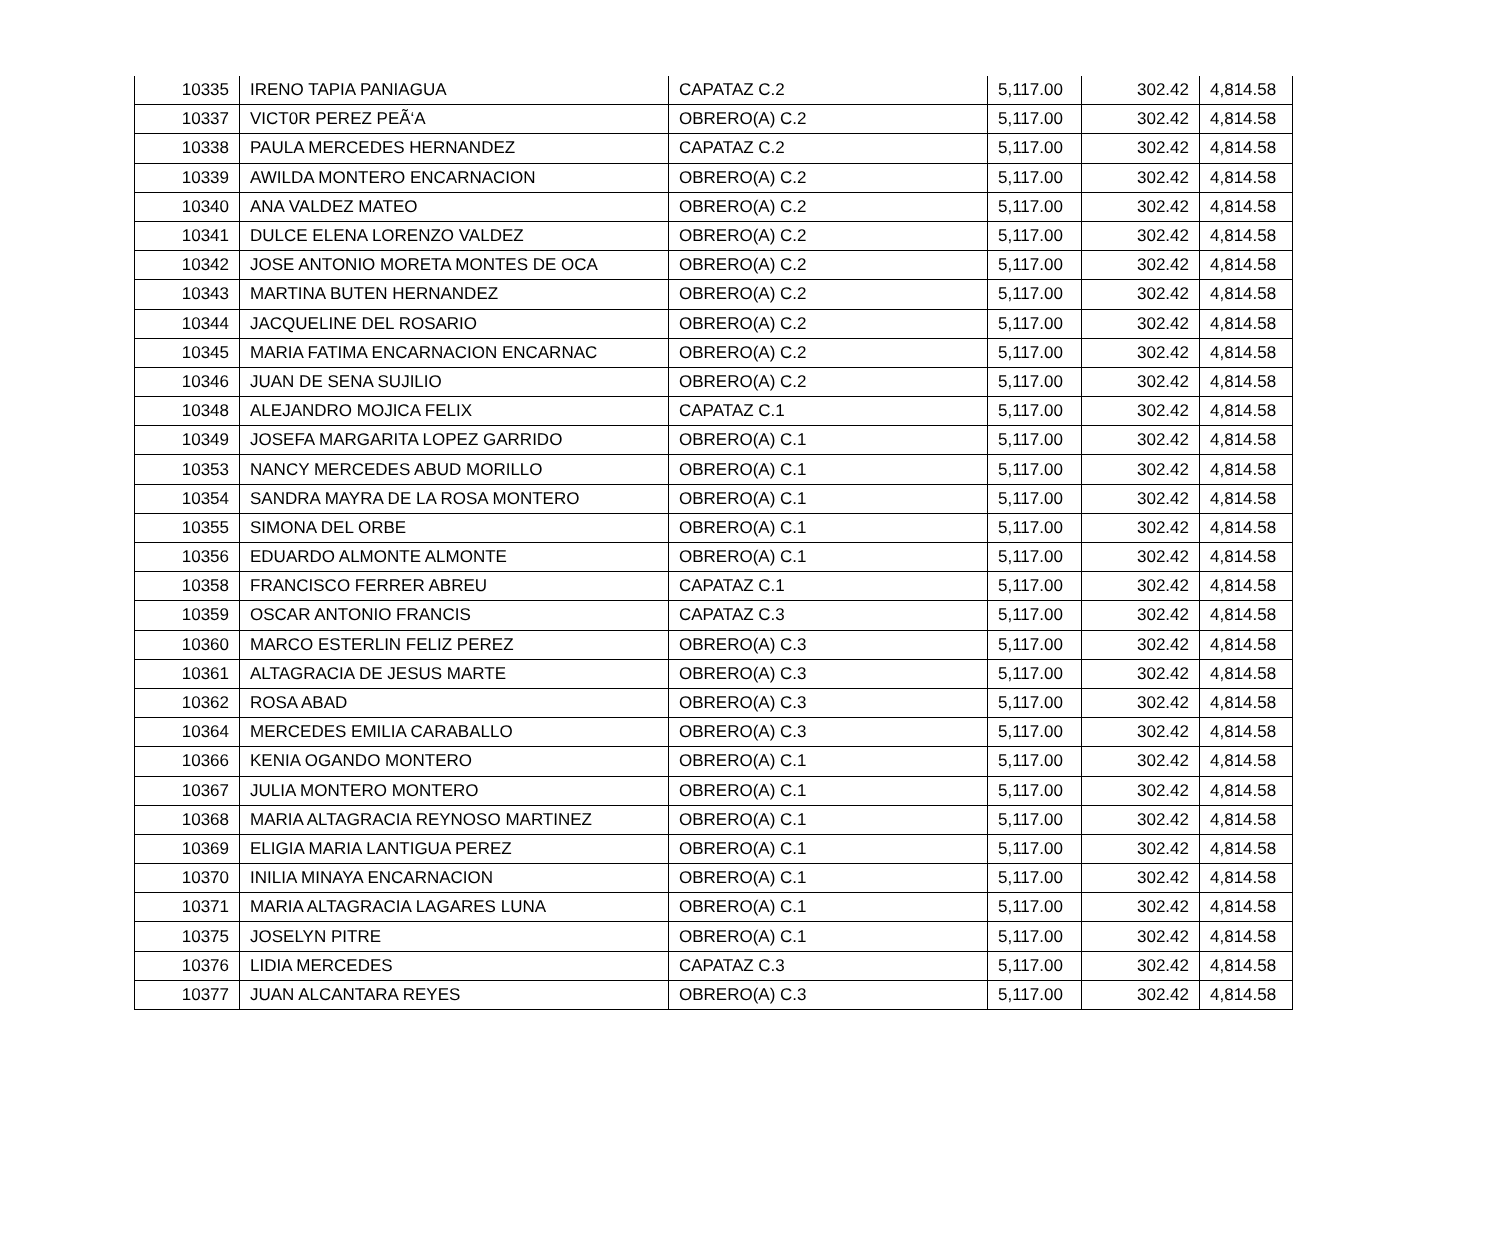| 10335 | IRENO TAPIA PANIAGUA | CAPATAZ C.2 | 5,117.00 | 302.42 | 4,814.58 |
| 10337 | VICT0R PEREZ PEÃ‘A | OBRERO(A) C.2 | 5,117.00 | 302.42 | 4,814.58 |
| 10338 | PAULA MERCEDES HERNANDEZ | CAPATAZ C.2 | 5,117.00 | 302.42 | 4,814.58 |
| 10339 | AWILDA MONTERO ENCARNACION | OBRERO(A) C.2 | 5,117.00 | 302.42 | 4,814.58 |
| 10340 | ANA VALDEZ MATEO | OBRERO(A) C.2 | 5,117.00 | 302.42 | 4,814.58 |
| 10341 | DULCE ELENA LORENZO VALDEZ | OBRERO(A) C.2 | 5,117.00 | 302.42 | 4,814.58 |
| 10342 | JOSE ANTONIO MORETA MONTES DE OCA | OBRERO(A) C.2 | 5,117.00 | 302.42 | 4,814.58 |
| 10343 | MARTINA BUTEN HERNANDEZ | OBRERO(A) C.2 | 5,117.00 | 302.42 | 4,814.58 |
| 10344 | JACQUELINE DEL ROSARIO | OBRERO(A) C.2 | 5,117.00 | 302.42 | 4,814.58 |
| 10345 | MARIA FATIMA ENCARNACION ENCARNAC | OBRERO(A) C.2 | 5,117.00 | 302.42 | 4,814.58 |
| 10346 | JUAN DE SENA SUJILIO | OBRERO(A) C.2 | 5,117.00 | 302.42 | 4,814.58 |
| 10348 | ALEJANDRO MOJICA FELIX | CAPATAZ C.1 | 5,117.00 | 302.42 | 4,814.58 |
| 10349 | JOSEFA MARGARITA LOPEZ GARRIDO | OBRERO(A) C.1 | 5,117.00 | 302.42 | 4,814.58 |
| 10353 | NANCY MERCEDES ABUD MORILLO | OBRERO(A) C.1 | 5,117.00 | 302.42 | 4,814.58 |
| 10354 | SANDRA MAYRA DE LA ROSA MONTERO | OBRERO(A) C.1 | 5,117.00 | 302.42 | 4,814.58 |
| 10355 | SIMONA DEL ORBE | OBRERO(A) C.1 | 5,117.00 | 302.42 | 4,814.58 |
| 10356 | EDUARDO ALMONTE ALMONTE | OBRERO(A) C.1 | 5,117.00 | 302.42 | 4,814.58 |
| 10358 | FRANCISCO FERRER ABREU | CAPATAZ C.1 | 5,117.00 | 302.42 | 4,814.58 |
| 10359 | OSCAR ANTONIO FRANCIS | CAPATAZ C.3 | 5,117.00 | 302.42 | 4,814.58 |
| 10360 | MARCO ESTERLIN FELIZ PEREZ | OBRERO(A) C.3 | 5,117.00 | 302.42 | 4,814.58 |
| 10361 | ALTAGRACIA DE JESUS MARTE | OBRERO(A) C.3 | 5,117.00 | 302.42 | 4,814.58 |
| 10362 | ROSA ABAD | OBRERO(A) C.3 | 5,117.00 | 302.42 | 4,814.58 |
| 10364 | MERCEDES EMILIA CARABALLO | OBRERO(A) C.3 | 5,117.00 | 302.42 | 4,814.58 |
| 10366 | KENIA OGANDO MONTERO | OBRERO(A) C.1 | 5,117.00 | 302.42 | 4,814.58 |
| 10367 | JULIA MONTERO MONTERO | OBRERO(A) C.1 | 5,117.00 | 302.42 | 4,814.58 |
| 10368 | MARIA ALTAGRACIA REYNOSO MARTINEZ | OBRERO(A) C.1 | 5,117.00 | 302.42 | 4,814.58 |
| 10369 | ELIGIA MARIA LANTIGUA PEREZ | OBRERO(A) C.1 | 5,117.00 | 302.42 | 4,814.58 |
| 10370 | INILIA MINAYA ENCARNACION | OBRERO(A) C.1 | 5,117.00 | 302.42 | 4,814.58 |
| 10371 | MARIA ALTAGRACIA LAGARES LUNA | OBRERO(A) C.1 | 5,117.00 | 302.42 | 4,814.58 |
| 10375 | JOSELYN PITRE | OBRERO(A) C.1 | 5,117.00 | 302.42 | 4,814.58 |
| 10376 | LIDIA MERCEDES | CAPATAZ C.3 | 5,117.00 | 302.42 | 4,814.58 |
| 10377 | JUAN ALCANTARA REYES | OBRERO(A) C.3 | 5,117.00 | 302.42 | 4,814.58 |